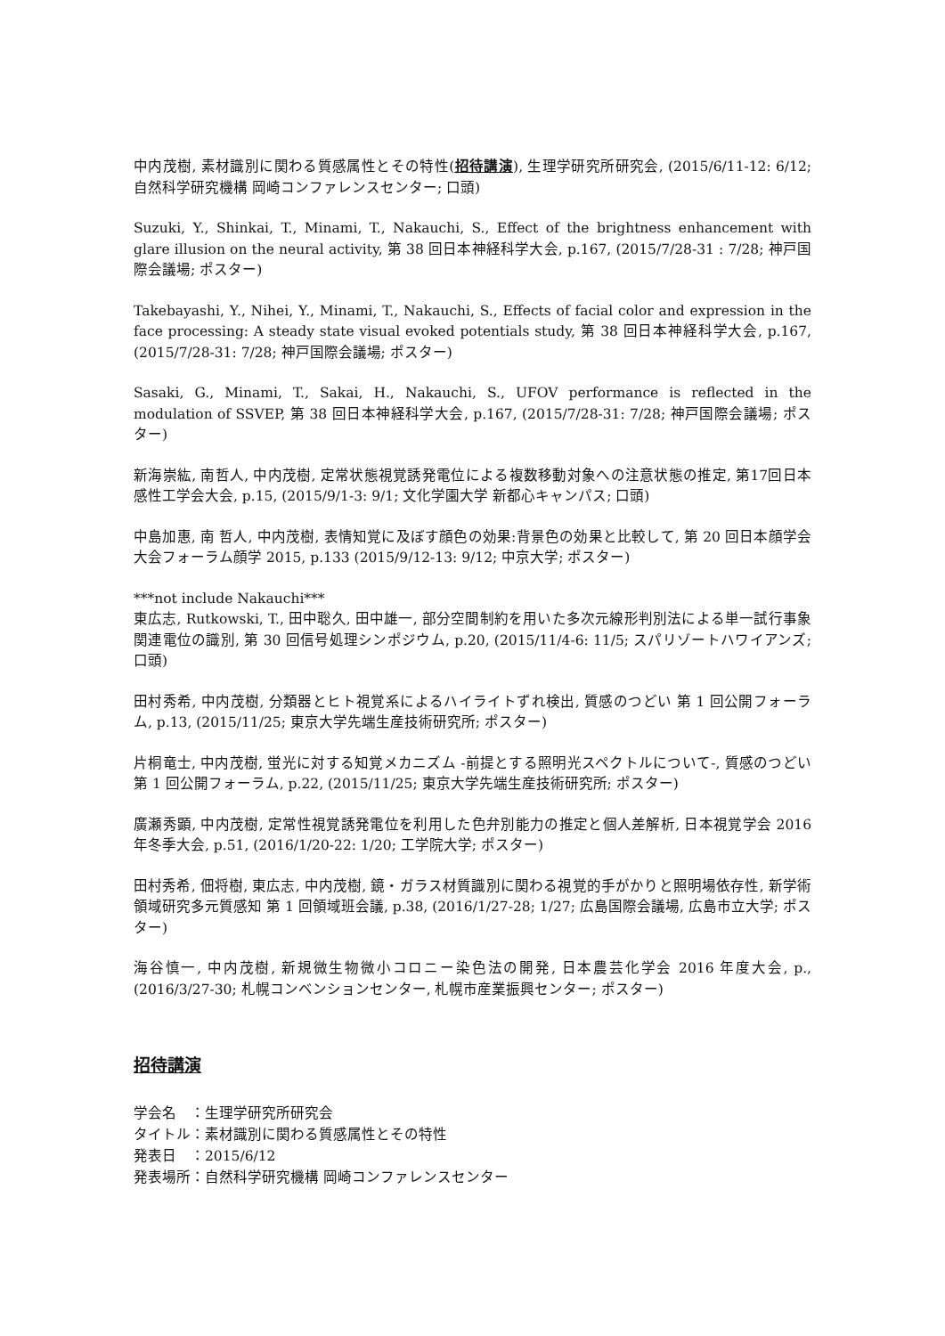中内茂樹, 素材識別に関わる質感属性とその特性(招待講演), 生理学研究所研究会, (2015/6/11-12: 6/12; 自然科学研究機構 岡崎コンファレンスセンター; 口頭)
Suzuki, Y., Shinkai, T., Minami, T., Nakauchi, S., Effect of the brightness enhancement with glare illusion on the neural activity, 第 38 回日本神経科学大会, p.167, (2015/7/28-31 : 7/28; 神戸国際会議場; ポスター)
Takebayashi, Y., Nihei, Y., Minami, T., Nakauchi, S., Effects of facial color and expression in the face processing: A steady state visual evoked potentials study, 第 38 回日本神経科学大会, p.167, (2015/7/28-31: 7/28; 神戸国際会議場; ポスター)
Sasaki, G., Minami, T., Sakai, H., Nakauchi, S., UFOV performance is reflected in the modulation of SSVEP, 第 38 回日本神経科学大会, p.167, (2015/7/28-31: 7/28; 神戸国際会議場; ポスター)
新海崇紘, 南哲人, 中内茂樹, 定常状態視覚誘発電位による複数移動対象への注意状態の推定, 第17回日本感性工学会大会, p.15, (2015/9/1-3: 9/1; 文化学園大学 新都心キャンパス; 口頭)
中島加惠, 南 哲人, 中内茂樹, 表情知覚に及ぼす顔色の効果:背景色の効果と比較して, 第 20 回日本顔学会大会フォーラム顔学 2015, p.133 (2015/9/12-13: 9/12; 中京大学; ポスター)
***not include Nakauchi***
東広志, Rutkowski, T., 田中聡久, 田中雄一, 部分空間制約を用いた多次元線形判別法による単一試行事象関連電位の識別, 第 30 回信号処理シンポジウム, p.20, (2015/11/4-6: 11/5; スパリゾートハワイアンズ; 口頭)
田村秀希, 中内茂樹, 分類器とヒト視覚系によるハイライトずれ検出, 質感のつどい 第 1 回公開フォーラム, p.13, (2015/11/25; 東京大学先端生産技術研究所; ポスター)
片桐竜士, 中内茂樹, 蛍光に対する知覚メカニズム -前提とする照明光スペクトルについて-, 質感のつどい 第 1 回公開フォーラム, p.22, (2015/11/25; 東京大学先端生産技術研究所; ポスター)
廣瀬秀顕, 中内茂樹, 定常性視覚誘発電位を利用した色弁別能力の推定と個人差解析, 日本視覚学会 2016 年冬季大会, p.51, (2016/1/20-22: 1/20; 工学院大学; ポスター)
田村秀希, 佃将樹, 東広志, 中内茂樹, 鏡・ガラス材質識別に関わる視覚的手がかりと照明場依存性, 新学術領域研究多元質感知 第 1 回領域班会議, p.38, (2016/1/27-28; 1/27; 広島国際会議場, 広島市立大学; ポスター)
海谷慎一, 中内茂樹, 新規微生物微小コロニー染色法の開発, 日本農芸化学会 2016 年度大会, p., (2016/3/27-30; 札幌コンベンションセンター, 札幌市産業振興センター; ポスター)
招待講演
学会名　：生理学研究所研究会
タイトル：素材識別に関わる質感属性とその特性
発表日　：2015/6/12
発表場所：自然科学研究機構 岡崎コンファレンスセンター